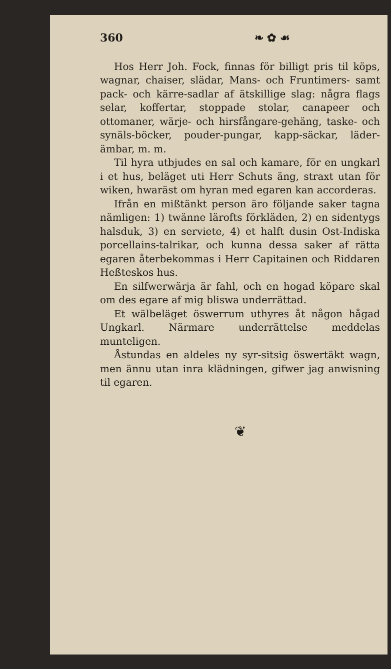360 ❧ ✿ ☙
Hos Herr Joh. Fock, finnas för billigt pris til köps, wagnar, chaiser, slädar, Mans- och Fruntimers- samt pack- och kärre-sadlar af ätskillige slag: några flags selar, koffertar, stoppade stolar, canapeer och ottomaner, wärje- och hirsfångare-gehäng, taske- och synäls-böcker, pouder-pungar, kapp-säckar, läder-ämbar, m. m.
Til hyra utbjudes en sal och kamare, för en ungkarl i et hus, beläget uti Herr Schuts äng, straxt utan för wiken, hwaräst om hyran med egaren kan accorderas.
Ifrån en mißtänkt person äro följande saker tagna nämligen: 1) twänne lärofts förkläden, 2) en sidentygs halsduk, 3) en serviete, 4) et halft dusin Ost-Indiska porcellains-talrikar, och kunna dessa saker af rätta egaren återbekommas i Herr Capitainen och Riddaren Heßteskos hus.
En silfwerwärja är fahl, och en hogad köpare skal om des egare af mig bliswa underrättad.
Et wälbeläget öswerrum uthyres åt någon hågad Ungkarl. Närmare underrättelse meddelas munteligen.
Åstundas en aldeles ny syr-sitsig öswertäkt wagn, men ännu utan inra klädningen, gifwer jag anwisning til egaren.
❦